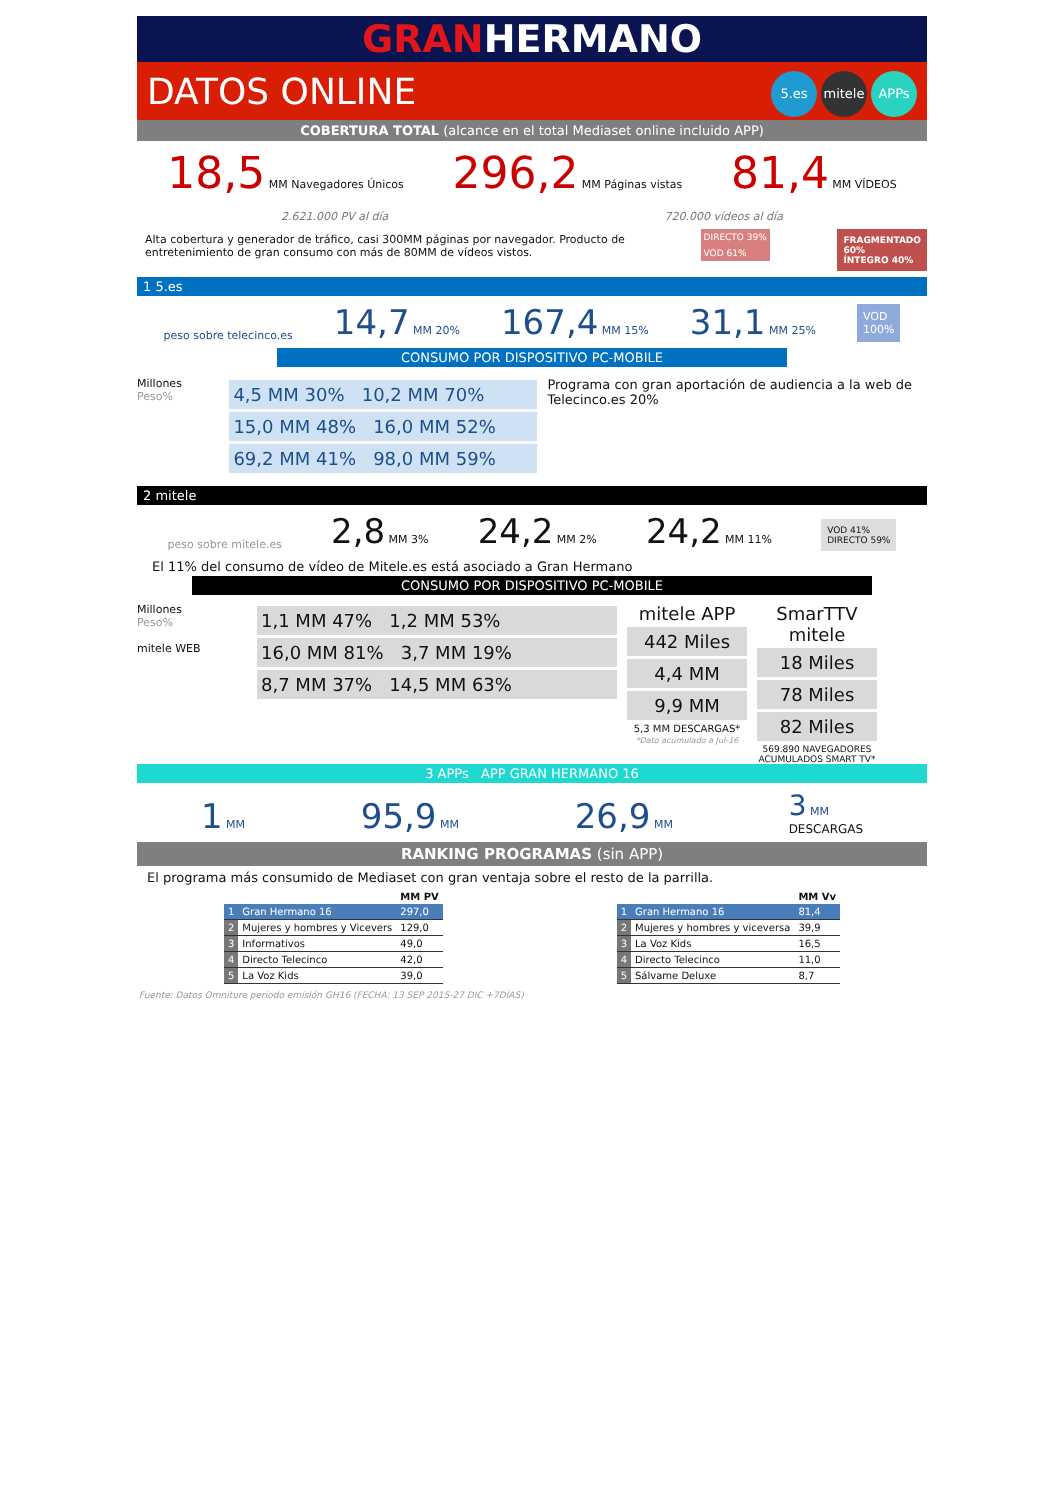GRANHERMANO
DATOS ONLINE 5.es mitele APPs
COBERTURA TOTAL (alcance en el total Mediaset online incluido APP)
18,5 MM Navegadores Únicos 296,2 MM Páginas vistas 81,4 MM VÍDEOS
2.621.000 PV al día 720.000 vídeos al día
Alta cobertura y generador de tráfico, casi 300MM páginas por navegador. Producto de entretenimiento de gran consumo con más de 80MM de vídeos vistos.
DIRECTO 39%
VOD 61%
FRAGMENTADO
60%
ÍNTEGRO 40%
1 5.es
peso sobre telecinco.es 14,7 MM 20% 167,4 MM 15% 31,1 MM 25% VOD
100%
CONSUMO POR DISPOSITIVO PC-MOBILE
Millones
Peso%
4,5 MM 30% 10,2 MM 70%
15,0 MM 48% 16,0 MM 52%
69,2 MM 41% 98,0 MM 59%
Programa con gran aportación de audiencia a la web de Telecinco.es 20%
2 mitele
peso sobre mitele.es 2,8 MM 3% 24,2 MM 2% 24,2 MM 11% VOD 41%
DIRECTO 59%
El 11% del consumo de vídeo de Mitele.es está asociado a Gran Hermano
CONSUMO POR DISPOSITIVO PC-MOBILE
Millones
Peso%
mitele WEB
1,1 MM 47% 1,2 MM 53%
16,0 MM 81% 3,7 MM 19%
8,7 MM 37% 14,5 MM 63%
mitele APP
442 Miles
4,4 MM
9,9 MM
5,3 MM DESCARGAS*
*Dato acumulado a Jul-16
SmarTTV mitele
18 Miles
78 Miles
82 Miles
569.890 NAVEGADORES ACUMULADOS SMART TV*
3 APPs APP GRAN HERMANO 16
1 MM 95,9 MM 26,9 MM 3 MM
DESCARGAS
RANKING PROGRAMAS (sin APP)
El programa más consumido de Mediaset con gran ventaja sobre el resto de la parrilla.
| | | MM PV |
| --- | --- | --- |
| 1 | Gran Hermano 16 | 297,0 |
| 2 | Mujeres y hombres y Vicevers | 129,0 |
| 3 | Informativos | 49,0 |
| 4 | Directo Telecinco | 42,0 |
| 5 | La Voz Kids | 39,0 |
| | | MM Vv |
| --- | --- | --- |
| 1 | Gran Hermano 16 | 81,4 |
| 2 | Mujeres y hombres y viceversa | 39,9 |
| 3 | La Voz Kids | 16,5 |
| 4 | Directo Telecinco | 11,0 |
| 5 | Sálvame Deluxe | 8,7 |
Fuente: Datos Omniture periodo emisión GH16 (FECHA: 13 SEP 2015-27 DIC +7DÍAS)